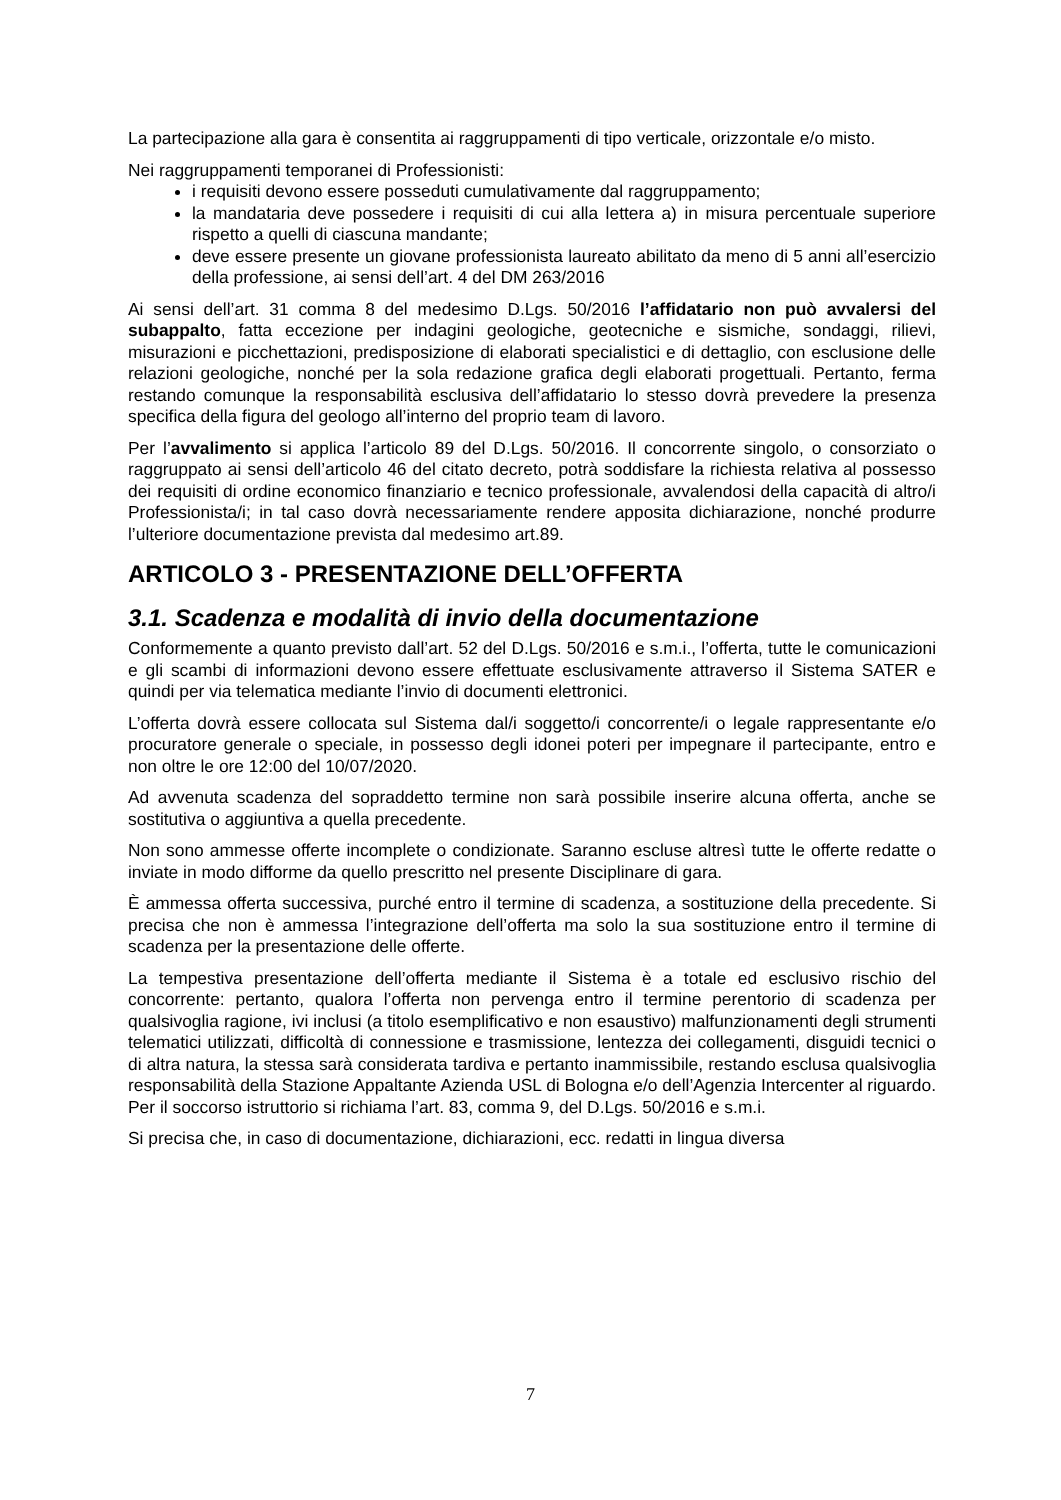La partecipazione alla gara è consentita ai raggruppamenti di tipo verticale, orizzontale e/o misto.
Nei raggruppamenti temporanei di Professionisti:
i requisiti devono essere posseduti cumulativamente dal raggruppamento;
la mandataria deve possedere i requisiti di cui alla lettera a) in misura percentuale superiore rispetto a quelli di ciascuna mandante;
deve essere presente un giovane professionista laureato abilitato da meno di 5 anni all’esercizio della professione, ai sensi dell’art. 4 del DM 263/2016
Ai sensi dell’art. 31 comma 8 del medesimo D.Lgs. 50/2016 l’affidatario non può avvalersi del subappalto, fatta eccezione per indagini geologiche, geotecniche e sismiche, sondaggi, rilievi, misurazioni e picchettazioni, predisposizione di elaborati specialistici e di dettaglio, con esclusione delle relazioni geologiche, nonché per la sola redazione grafica degli elaborati progettuali. Pertanto, ferma restando comunque la responsabilità esclusiva dell’affidatario lo stesso dovrà prevedere la presenza specifica della figura del geologo all’interno del proprio team di lavoro.
Per l’avvalimento si applica l’articolo 89 del D.Lgs. 50/2016. Il concorrente singolo, o consorziato o raggruppato ai sensi dell’articolo 46 del citato decreto, potrà soddisfare la richiesta relativa al possesso dei requisiti di ordine economico finanziario e tecnico professionale, avvalendosi della capacità di altro/i Professionista/i; in tal caso dovrà necessariamente rendere apposita dichiarazione, nonché produrre l’ulteriore documentazione prevista dal medesimo art.89.
ARTICOLO 3 - PRESENTAZIONE DELL’OFFERTA
3.1. Scadenza e modalità di invio della documentazione
Conformemente a quanto previsto dall’art. 52 del D.Lgs. 50/2016 e s.m.i., l’offerta, tutte le comunicazioni e gli scambi di informazioni devono essere effettuate esclusivamente attraverso il Sistema SATER e quindi per via telematica mediante l’invio di documenti elettronici.
L’offerta dovrà essere collocata sul Sistema dal/i soggetto/i concorrente/i o legale rappresentante e/o procuratore generale o speciale, in possesso degli idonei poteri per impegnare il partecipante, entro e non oltre le ore 12:00 del 10/07/2020.
Ad avvenuta scadenza del sopraddetto termine non sarà possibile inserire alcuna offerta, anche se sostitutiva o aggiuntiva a quella precedente.
Non sono ammesse offerte incomplete o condizionate. Saranno escluse altresì tutte le offerte redatte o inviate in modo difforme da quello prescritto nel presente Disciplinare di gara.
È ammessa offerta successiva, purché entro il termine di scadenza, a sostituzione della precedente. Si precisa che non è ammessa l’integrazione dell’offerta ma solo la sua sostituzione entro il termine di scadenza per la presentazione delle offerte.
La tempestiva presentazione dell’offerta mediante il Sistema è a totale ed esclusivo rischio del concorrente: pertanto, qualora l’offerta non pervenga entro il termine perentorio di scadenza per qualsivoglia ragione, ivi inclusi (a titolo esemplificativo e non esaustivo) malfunzionamenti degli strumenti telematici utilizzati, difficoltà di connessione e trasmissione, lentezza dei collegamenti, disguidi tecnici o di altra natura, la stessa sarà considerata tardiva e pertanto inammissibile, restando esclusa qualsivoglia responsabilità della Stazione Appaltante Azienda USL di Bologna e/o dell’Agenzia Intercenter al riguardo. Per il soccorso istruttorio si richiama l’art. 83, comma 9, del D.Lgs. 50/2016 e s.m.i.
Si precisa che, in caso di documentazione, dichiarazioni, ecc. redatti in lingua diversa
7